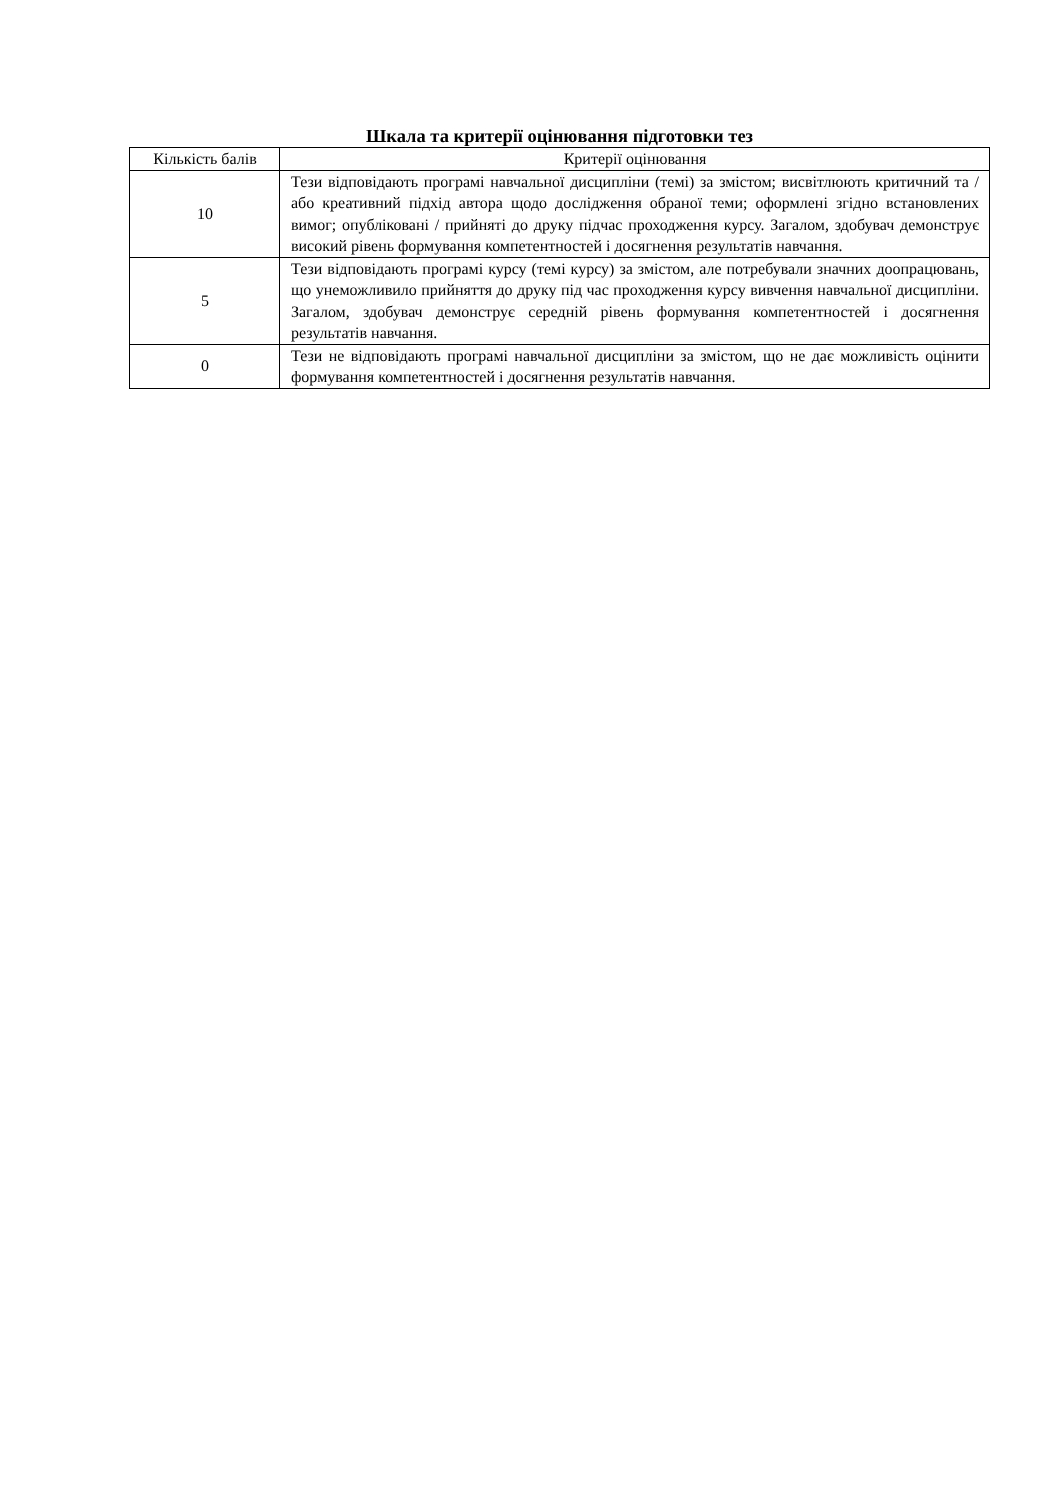Шкала та критерії оцінювання підготовки тез
| Кількість балів | Критерії оцінювання |
| --- | --- |
| 10 | Тези відповідають програмі навчальної дисципліни (темі) за змістом; висвітлюють критичний та / або креативний підхід автора щодо дослідження обраної теми; оформлені згідно встановлених вимог; опубліковані / прийняті до друку підчас проходження курсу. Загалом, здобувач демонструє високий рівень формування компетентностей і досягнення результатів навчання. |
| 5 | Тези відповідають програмі курсу (темі курсу) за змістом, але потребували значних доопрацювань, що унеможливило прийняття до друку під час проходження курсу вивчення навчальної дисципліни. Загалом, здобувач демонструє середній рівень формування компетентностей і досягнення результатів навчання. |
| 0 | Тези не відповідають програмі навчальної дисципліни за змістом, що не дає можливість оцінити формування компетентностей і досягнення результатів навчання. |